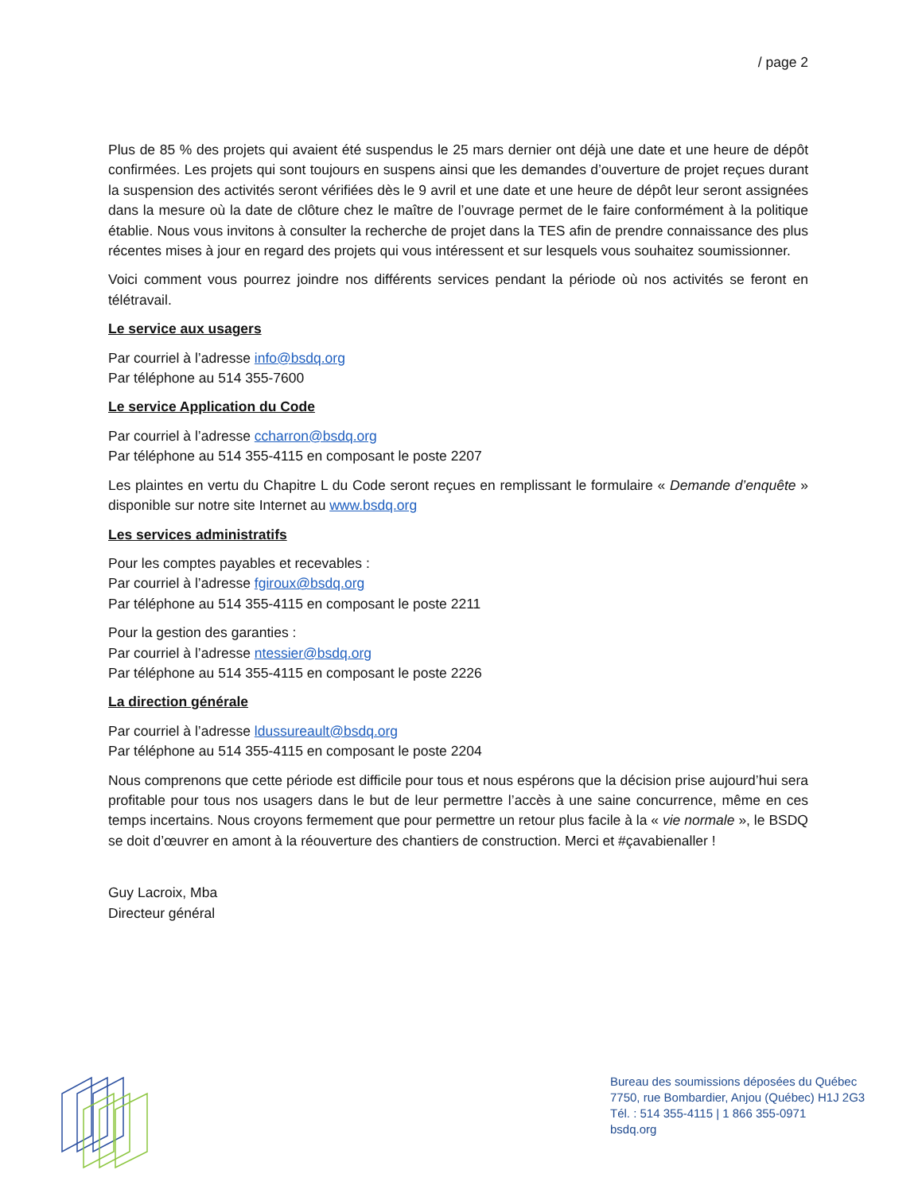/ page 2
Plus de 85 % des projets qui avaient été suspendus le 25 mars dernier ont déjà une date et une heure de dépôt confirmées. Les projets qui sont toujours en suspens ainsi que les demandes d’ouverture de projet reçues durant la suspension des activités seront vérifiées dès le 9 avril et une date et une heure de dépôt leur seront assignées dans la mesure où la date de clôture chez le maître de l’ouvrage permet de le faire conformément à la politique établie. Nous vous invitons à consulter la recherche de projet dans la TES afin de prendre connaissance des plus récentes mises à jour en regard des projets qui vous intéressent et sur lesquels vous souhaitez soumissionner.
Voici comment vous pourrez joindre nos différents services pendant la période où nos activités se feront en télétravail.
Le service aux usagers
Par courriel à l’adresse info@bsdq.org
Par téléphone au 514 355-7600
Le service Application du Code
Par courriel à l’adresse ccharron@bsdq.org
Par téléphone au 514 355-4115 en composant le poste 2207
Les plaintes en vertu du Chapitre L du Code seront reçues en remplissant le formulaire « Demande d’enquête » disponible sur notre site Internet au www.bsdq.org
Les services administratifs
Pour les comptes payables et recevables :
Par courriel à l’adresse fgiroux@bsdq.org
Par téléphone au 514 355-4115 en composant le poste 2211
Pour la gestion des garanties :
Par courriel à l’adresse ntessier@bsdq.org
Par téléphone au 514 355-4115 en composant le poste 2226
La direction générale
Par courriel à l’adresse ldussureault@bsdq.org
Par téléphone au 514 355-4115 en composant le poste 2204
Nous comprenons que cette période est difficile pour tous et nous espérons que la décision prise aujourd’hui sera profitable pour tous nos usagers dans le but de leur permettre l’accès à une saine concurrence, même en ces temps incertains. Nous croyons fermement que pour permettre un retour plus facile à la « vie normale », le BSDQ se doit d’œuvrer en amont à la réouverture des chantiers de construction. Merci et #çavabienaller !
Guy Lacroix, Mba
Directeur général
Bureau des soumissions déposées du Québec
7750, rue Bombardier, Anjou (Québec) H1J 2G3
Tél. : 514 355-4115 | 1 866 355-0971
bsdq.org